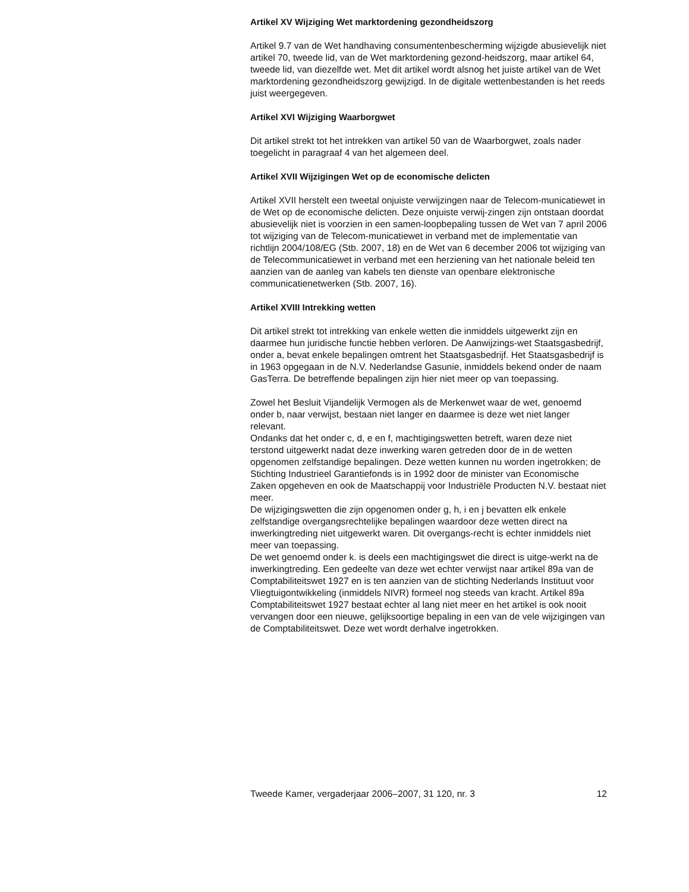Artikel XV Wijziging Wet marktordening gezondheidszorg
Artikel 9.7 van de Wet handhaving consumentenbescherming wijzigde abusievelijk niet artikel 70, tweede lid, van de Wet marktordening gezond-heidszorg, maar artikel 64, tweede lid, van diezelfde wet. Met dit artikel wordt alsnog het juiste artikel van de Wet marktordening gezondheidszorg gewijzigd. In de digitale wettenbestanden is het reeds juist weergegeven.
Artikel XVI Wijziging Waarborgwet
Dit artikel strekt tot het intrekken van artikel 50 van de Waarborgwet, zoals nader toegelicht in paragraaf 4 van het algemeen deel.
Artikel XVII Wijzigingen Wet op de economische delicten
Artikel XVII herstelt een tweetal onjuiste verwijzingen naar de Telecom-municatiewet in de Wet op de economische delicten. Deze onjuiste verwij-zingen zijn ontstaan doordat abusievelijk niet is voorzien in een samen-loopbepaling tussen de Wet van 7 april 2006 tot wijziging van de Telecom-municatiewet in verband met de implementatie van richtlijn 2004/108/EG (Stb. 2007, 18) en de Wet van 6 december 2006 tot wijziging van de Telecommunicatiewet in verband met een herziening van het nationale beleid ten aanzien van de aanleg van kabels ten dienste van openbare elektronische communicatienetwerken (Stb. 2007, 16).
Artikel XVIII Intrekking wetten
Dit artikel strekt tot intrekking van enkele wetten die inmiddels uitgewerkt zijn en daarmee hun juridische functie hebben verloren. De Aanwijzings-wet Staatsgasbedrijf, onder a, bevat enkele bepalingen omtrent het Staatsgasbedrijf. Het Staatsgasbedrijf is in 1963 opgegaan in de N.V. Nederlandse Gasunie, inmiddels bekend onder de naam GasTerra. De betreffende bepalingen zijn hier niet meer op van toepassing.
Zowel het Besluit Vijandelijk Vermogen als de Merkenwet waar de wet, genoemd onder b, naar verwijst, bestaan niet langer en daarmee is deze wet niet langer relevant.
Ondanks dat het onder c, d, e en f, machtigingswetten betreft, waren deze niet terstond uitgewerkt nadat deze inwerking waren getreden door de in de wetten opgenomen zelfstandige bepalingen. Deze wetten kunnen nu worden ingetrokken; de Stichting Industrieel Garantiefonds is in 1992 door de minister van Economische Zaken opgeheven en ook de Maatschappij voor Industriële Producten N.V. bestaat niet meer.
De wijzigingswetten die zijn opgenomen onder g, h, i en j bevatten elk enkele zelfstandige overgangsrechtelijke bepalingen waardoor deze wetten direct na inwerkingtreding niet uitgewerkt waren. Dit overgangs-recht is echter inmiddels niet meer van toepassing.
De wet genoemd onder k. is deels een machtigingswet die direct is uitge-werkt na de inwerkingtreding. Een gedeelte van deze wet echter verwijst naar artikel 89a van de Comptabiliteitswet 1927 en is ten aanzien van de stichting Nederlands Instituut voor Vliegtuigontwikkeling (inmiddels NIVR) formeel nog steeds van kracht. Artikel 89a Comptabiliteitswet 1927 bestaat echter al lang niet meer en het artikel is ook nooit vervangen door een nieuwe, gelijksoortige bepaling in een van de vele wijzigingen van de Comptabiliteitswet. Deze wet wordt derhalve ingetrokken.
Tweede Kamer, vergaderjaar 2006–2007, 31 120, nr. 3 12